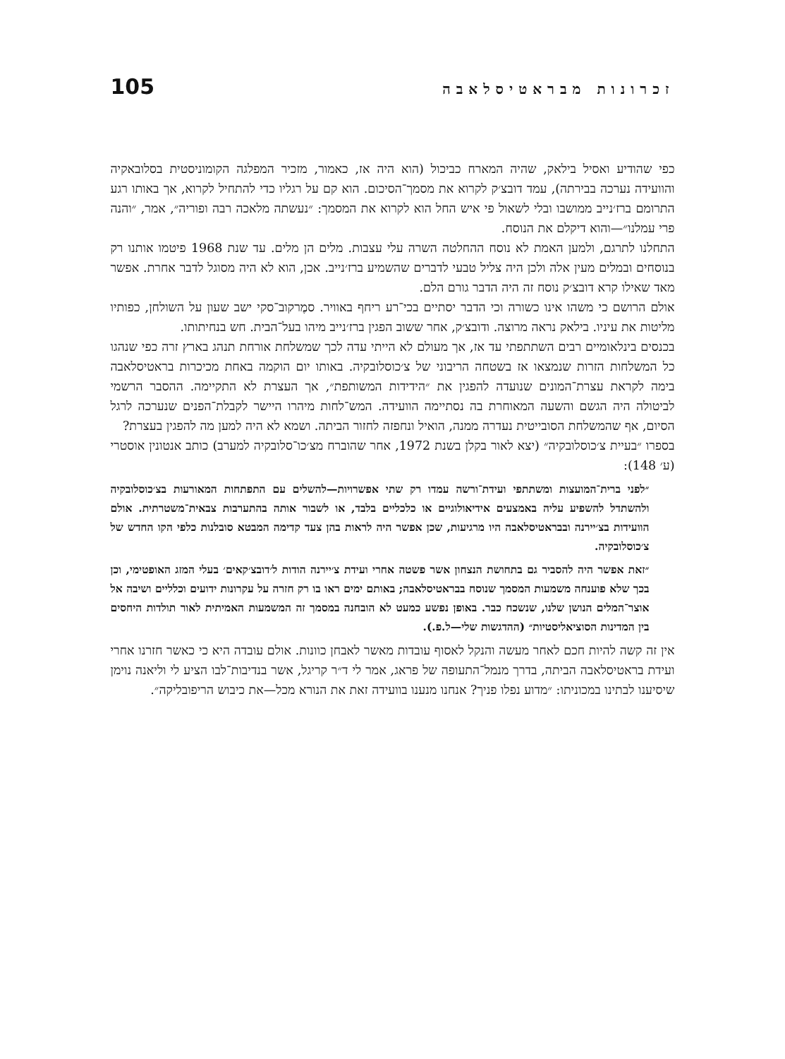זכרונות מבראטיסלאבה 105
כפי שהודיע ואסיל בילאק, שהיה המארח כביכול (הוא היה אז, כאמור, מזכיר המפלגה הקומוניסטית בסלובאקיה והוועידה נערכה בבירתה), עמד דובצ׳ק לקרוא את מסמך־הסיכום. הוא קם על רגליו כדי להתחיל לקרוא, אך באותו רגע התרומם ברז׳נייב ממושבו ובלי לשאול פי איש החל הוא לקרוא את המסמך: ״נעשתה מלאכה רבה ופוריה״, אמר, ״והנה פרי עמלנו״—והוא דיקלם את הנוסח.
התחלנו לתרגם, ולמען האמת לא נוסח ההחלטה השרה עלי עצבות. מלים הן מלים. עד שנת 1968 פיטמו אותנו רק בנוסחים ובמלים מעין אלה ולכן היה צליל טבעי לדברים שהשמיע ברז׳נייב. אכן, הוא לא היה מסוגל לדבר אחרת. אפשר מאד שאילו קרא דובצ׳ק נוסח זה היה הדבר גורם הלם.
אולם הרושם כי משהו אינו כשורה וכי הדבר יסתיים בכי־רע ריחף באוויר. סמֶרקוב־סקי ישב שעון על השולחן, כפותיו מליטות את עיניו. בילאק נראה מרוצה. ודובצ׳ק, אחר ששוב הפגין ברז׳נייב מיהו בעל־הבית. חש בנחיתותו.
בכנסים בינלאומיים רבים השתתפתי עד אז, אך מעולם לא הייתי עדה לכך שמשלחת אורחת תנהג בארץ זרה כפי שנהגו כל המשלחות הזרות שנמצאו אז בשטחה הריבוני של צ׳כוסלובקיה. באותו יום הוקמה באחת מכיכרות בראטיסלאבה בימה לקראת עצרת־המונים שנועדה להפגין את ״הידידות המשותפת״, אך העצרת לא התקיימה. ההסבר הרשמי לביטולה היה הגשם והשעה המאוחרת בה נסתיימה הוועידה. המש־לחות מיהרו היישר לקבלת־הפנים שנערכה לרגל הסיום, אף שהמשלחת הסובייטית נעדרה ממנה, הואיל ונחפזה לחזור הביתה. ושמא לא היה למען מה להפגין בעצרת?
בספרו ״בעיית צ׳כוסלובקיה״ (יצא לאור בקלן בשנת 1972, אחר שהוברח מצ׳כו־סלובקיה למערב) כותב אנטונין אוסטרי (ע׳ 148):
״לפני ברית־המועצות ומשתתפי ועידת־ורשה עמדו רק שתי אפשרויות—להשלים עם התפתחות המאורעות בצ׳כוסלובקיה ולהשתדל להשפיע עליה באמצעים אידיאולוגיים או כלכליים בלבד, או לשבור אותה בהתערבות צבאית־משטרתית. אולם הוועידות בצ׳יירנה ובבראטיסלאבה היו מרגיעות, שכן אפשר היה לראות בהן צעד קדימה המבטא סובלנות כלפי הקו החדש של צ׳כוסלובקיה.
״זאת אפשר היה להסביר גם בתחושת הנצחון אשר פשטה אחרי ועידת צ׳יירנה הודות ל׳דובצ׳קאים׳ בעלי המזג האופטימי, וכן בכך שלא פוענחה משמעות המסמך שנוסח בבראטיסלאבה; באותם ימים ראו בו רק חזרה על עקרונות ידועים וכלליים ושיבה אל אוצר־המלים הנושן שלנו, שנשכח כבר. באופן נפשע כמעט לא הובחנה במסמך זה המשמעות האמיתית לאור תולדות היחסים בין המדינות הסוציאליסטיות״ (ההדגשות שלי—ל.פ.).
אין זה קשה להיות חכם לאחר מעשה והנקל לאסוף עובדות מאשר לאבחן כוונות. אולם עובדה היא כי כאשר חזרנו אחרי ועידת בראטיסלאבה הביתה, בדרך מנמל־התעופה של פראג, אמר לי ד״ר קריגל, אשר בנדיבות־לבו הציע לי וליאנה נוימן שיסיענו לבתינו במכוניתו: ״מדוע נפלו פניך? אנחנו מנענו בוועידה זאת את הנורא מכל—את כיבוש הריפובליקה״.